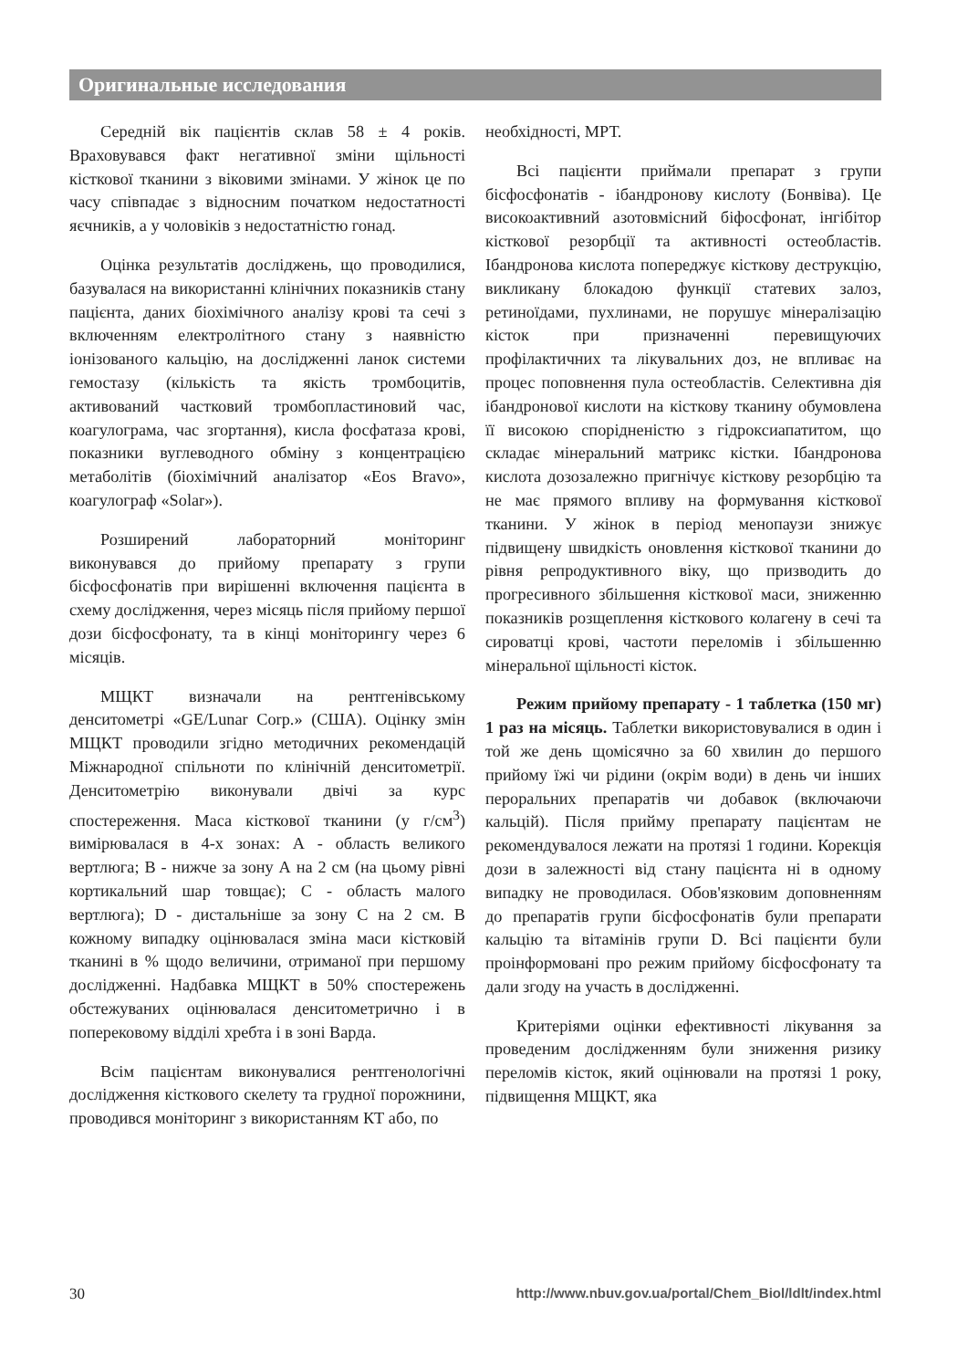Оригинальные исследования
Середній вік пацієнтів склав 58 ± 4 років. Враховувався факт негативної зміни щільності кісткової тканини з віковими змінами. У жінок це по часу співпадає з відносним початком недостатності яєчників, а у чоловіків з недостатністю гонад.
Оцінка результатів досліджень, що проводилися, базувалася на використанні клінічних показників стану пацієнта, даних біохімічного аналізу крові та сечі з включенням електролітного стану з наявністю іонізованого кальцію, на дослідженні ланок системи гемостазу (кількість та якість тромбоцитів, активований частковий тромбопластиновий час, коагулограма, час згортання), кисла фосфатаза крові, показники вуглеводного обміну з концентрацією метаболітів (біохімічний аналізатор «Eos Bravo», коагулограф «Solar»).
Розширений лабораторний моніторинг виконувався до прийому препарату з групи бісфосфонатів при вирішенні включення пацієнта в схему дослідження, через місяць після прийому першої дози бісфосфонату, та в кінці моніторингу через 6 місяців.
МЩКТ визначали на рентгенівському денситометрі «GE/Lunar Corp.» (США). Оцінку змін МЩКТ проводили згідно методичних рекомендацій Міжнародної спільноти по клінічній денситометрії. Денситометрію виконували двічі за курс спостереження. Маса кісткової тканини (у г/см<sup>3</sup>) вимірювалася в 4-х зонах: А - область великого вертлюга; В - нижче за зону А на 2 см (на цьому рівні кортикальний шар товщає); С - область малого вертлюга); D - дистальніше за зону С на 2 см. В кожному випадку оцінювалася зміна маси кістковій тканині в % щодо величини, отриманої при першому дослідженні. Надбавка МЩКТ в 50% спостережень обстежуваних оцінювалася денситометрично і в поперековому відділі хребта і в зоні Варда.
Всім пацієнтам виконувалися рентгенологічні дослідження кісткового скелету та грудної порожнини, проводився моніторинг з використанням КТ або, по
необхідності, МРТ.
Всі пацієнти приймали препарат з групи бісфосфонатів - ібандронову кислоту (Бонвіва). Це високоактивний азотовмісний біфосфонат, інгібітор кісткової резорбції та активності остеобластів. Ібандронова кислота попереджує кісткову деструкцію, викликану блокадою функції статевих залоз, ретиноїдами, пухлинами, не порушує мінералізацію кісток при призначенні перевищуючих профілактичних та лікувальних доз, не впливає на процес поповнення пула остеобластів. Селективна дія ібандронової кислоти на кісткову тканину обумовлена її високою спорідненістю з гідроксиапатитом, що складає мінеральний матрикс кістки. Ібандронова кислота дозозалежно пригнічує кісткову резорбцію та не має прямого впливу на формування кісткової тканини. У жінок в період менопаузи знижує підвищену швидкість оновлення кісткової тканини до рівня репродуктивного віку, що призводить до прогресивного збільшення кісткової маси, зниженню показників розщеплення кісткового колагену в сечі та сироватці крові, частоти переломів і збільшенню мінеральної щільності кісток.
Режим прийому препарату - 1 таблетка (150 мг) 1 раз на місяць. Таблетки використовувалися в один і той же день щомісячно за 60 хвилин до першого прийому їжі чи рідини (окрім води) в день чи інших пероральних препаратів чи добавок (включаючи кальцій). Після прийму препарату пацієнтам не рекомендувалося лежати на протязі 1 години. Корекція дози в залежності від стану пацієнта ні в одному випадку не проводилася. Обов'язковим доповненням до препаратів групи бісфосфонатів були препарати кальцію та вітамінів групи D. Всі пацієнти були проінформовані про режим прийому бісфосфонату та дали згоду на участь в дослідженні.
Критеріями оцінки ефективності лікування за проведеним дослідженням були зниження ризику переломів кісток, який оцінювали на протязі 1 року, підвищення МЩКТ, яка
30 http://www.nbuv.gov.ua/portal/Chem_Biol/ldlt/index.html